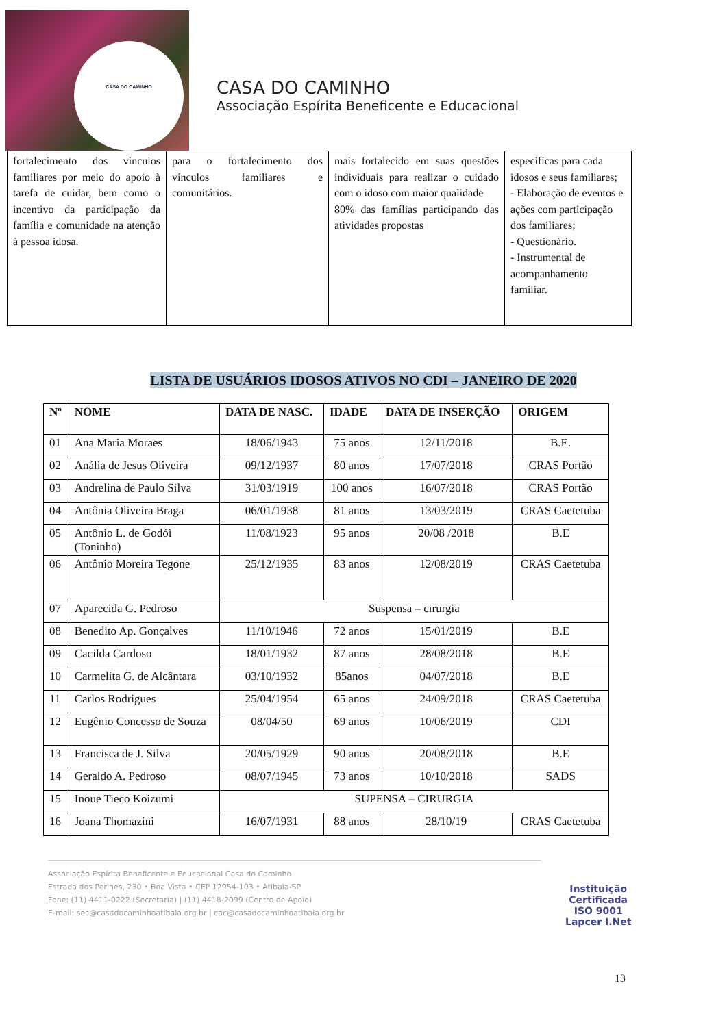CASA DO CAMINHO
CASA DO CAMINHO
Associação Espírita Beneficente e Educacional
| fortalecimento dos vínculos familiares por meio do apoio à tarefa de cuidar, bem como o incentivo da participação da família e comunidade na atenção à pessoa idosa. | para o fortalecimento dos vínculos familiares e comunitários. | mais fortalecido em suas questões individuais para realizar o cuidado com o idoso com maior qualidade 80% das famílias participando das atividades propostas | especificas para cada idosos e seus familiares; - Elaboração de eventos e ações com participação dos familiares; - Questionário. - Instrumental de acompanhamento familiar. |
LISTA DE USUÁRIOS IDOSOS ATIVOS NO CDI – JANEIRO DE 2020
| Nº | NOME | DATA DE NASC. | IDADE | DATA DE INSERÇÃO | ORIGEM |
| --- | --- | --- | --- | --- | --- |
| 01 | Ana Maria Moraes | 18/06/1943 | 75 anos | 12/11/2018 | B.E. |
| 02 | Anália de Jesus Oliveira | 09/12/1937 | 80 anos | 17/07/2018 | CRAS Portão |
| 03 | Andrelina de Paulo Silva | 31/03/1919 | 100 anos | 16/07/2018 | CRAS Portão |
| 04 | Antônia Oliveira Braga | 06/01/1938 | 81 anos | 13/03/2019 | CRAS Caetetuba |
| 05 | Antônio L. de Godói (Toninho) | 11/08/1923 | 95 anos | 20/08 /2018 | B.E |
| 06 | Antônio Moreira Tegone | 25/12/1935 | 83 anos | 12/08/2019 | CRAS Caetetuba |
| 07 | Aparecida G. Pedroso | Suspensa – cirurgia | | | |
| 08 | Benedito Ap. Gonçalves | 11/10/1946 | 72 anos | 15/01/2019 | B.E |
| 09 | Cacilda Cardoso | 18/01/1932 | 87 anos | 28/08/2018 | B.E |
| 10 | Carmelita G. de Alcântara | 03/10/1932 | 85anos | 04/07/2018 | B.E |
| 11 | Carlos Rodrigues | 25/04/1954 | 65 anos | 24/09/2018 | CRAS Caetetuba |
| 12 | Eugênio Concesso de Souza | 08/04/50 | 69 anos | 10/06/2019 | CDI |
| 13 | Francisca de J. Silva | 20/05/1929 | 90 anos | 20/08/2018 | B.E |
| 14 | Geraldo A. Pedroso | 08/07/1945 | 73 anos | 10/10/2018 | SADS |
| 15 | Inoue Tieco Koizumi | SUPENSA – CIRURGIA | | | |
| 16 | Joana Thomazini | 16/07/1931 | 88 anos | 28/10/19 | CRAS Caetetuba |
Associação Espírita Beneficente e Educacional Casa do Caminho
Estrada dos Perines, 230 • Boa Vista • CEP 12954-103 • Atibaia-SP
Fone: (11) 4411-0222 (Secretaria) | (11) 4418-2099 (Centro de Apoio)
E-mail: sec@casadocaminhoatibaia.org.br | cac@casadocaminhoatibaia.org.br
Instituição
Certificada
ISO 9001
Lapcer I.Net
13